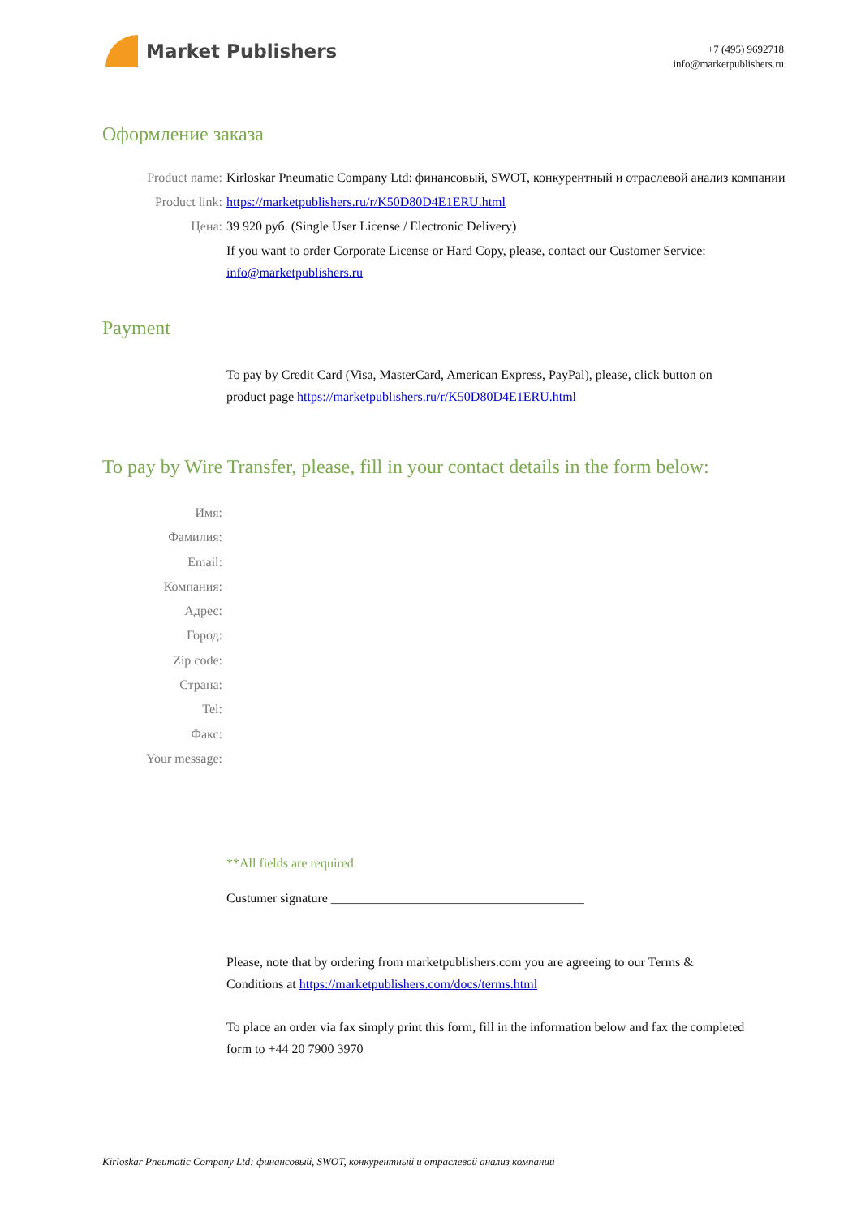Market Publishers
+7 (495) 9692718
info@marketpublishers.ru
Оформление заказа
Product name: Kirloskar Pneumatic Company Ltd: финансовый, SWOT, конкурентный и отраслевой анализ компании
Product link: https://marketpublishers.ru/r/K50D80D4E1ERU.html
Цена: 39 920 руб. (Single User License / Electronic Delivery)
If you want to order Corporate License or Hard Copy, please, contact our Customer Service: info@marketpublishers.ru
Payment
To pay by Credit Card (Visa, MasterCard, American Express, PayPal), please, click button on product page https://marketpublishers.ru/r/K50D80D4E1ERU.html
To pay by Wire Transfer, please, fill in your contact details in the form below:
Имя:
Фамилия:
Email:
Компания:
Адрес:
Город:
Zip code:
Страна:
Tel:
Факс:
Your message:
**All fields are required
Custumer signature _______________________________________
Please, note that by ordering from marketpublishers.com you are agreeing to our Terms & Conditions at https://marketpublishers.com/docs/terms.html
To place an order via fax simply print this form, fill in the information below and fax the completed form to +44 20 7900 3970
Kirloskar Pneumatic Company Ltd: финансовый, SWOT, конкурентный и отраслевой анализ компании